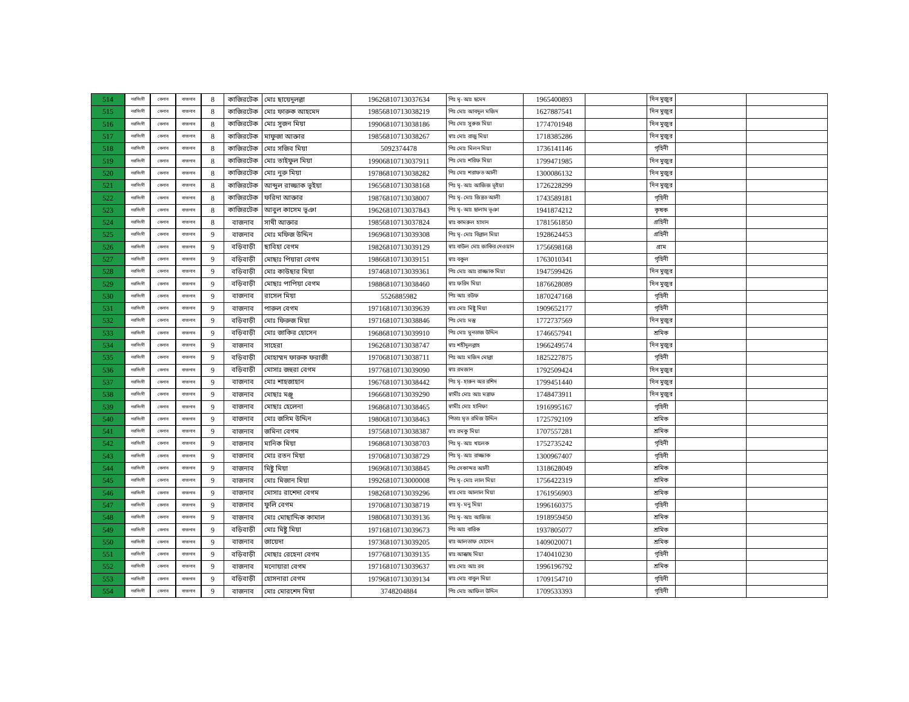| 514 | নরসিংদী | বেলাব | বাজনাব | 8 | কাজিরটেক | মোঃ ছায়েদুলল্লা | 19626810713037634 | পিঃ মৃ- আঃ ছমেদ | 1965400893 | | দিন মুজুর | | |
| 515 | নরসিংদী | বেলাব | বাজনাব | 8 | কাজিরটেক | মোঃ ফারুক আহমেদ | 19856810713038219 | পিঃ মোঃ আবদুল মজিদ | 1627887541 | | দিন মুজুর | | |
| 516 | নরসিংদী | বেলাব | বাজনাব | 8 | কাজিরটেক | মোঃ সুজন মিয়া | 19906810713038186 | পিঃ মোঃ সুরুজ মিয়া | 1774701948 | | দিন মুজুর | | |
| 517 | নরসিংদী | বেলাব | বাজনাব | 8 | কাজিরটেক | মাফুজা আক্তার | 19856810713038267 | স্বাঃ মোঃ রাজু মিয়া | 1718385286 | | দিন মুজুর | | |
| 518 | নরসিংদী | বেলাব | বাজনাব | 8 | কাজিরটেক | মোঃ সজিব মিয়া | 5092374478 | পিঃ মোঃ মিলন মিয়া | 1736141146 | | গৃহিনী | | |
| 519 | নরসিংদী | বেলাব | বাজনাব | 8 | কাজিরটেক | মোঃ তাইফুল মিয়া | 19906810713037911 | পিঃ মোঃ শরিফ মিয়া | 1799471985 | | দিন মুজুর | | |
| 520 | নরসিংদী | বেলাব | বাজনাব | 8 | কাজিরটেক | মোঃ নুরু মিয়া | 19786810713038282 | পিঃ মোঃ শরাফত আলী | 1300086132 | | দিন মুজুর | | |
| 521 | নরসিংদী | বেলাব | বাজনাব | 8 | কাজিরটেক | আব্দুল রাজ্জাক ভূইয়া | 19656810713038168 | পিঃ মৃ- আঃ আজিজ ভূইয়া | 1726228299 | | দিন মুজুর | | |
| 522 | নরসিংদী | বেলাব | বাজনাব | 8 | কাজিরটেক | ফরিদা আক্তার | 19876810713038007 | পিঃ মৃ- মোঃ জিন্নত আলী | 1743589181 | | গৃহিনী | | |
| 523 | নরসিংদী | বেলাব | বাজনাব | 8 | কাজিরটেক | আবুল কাসেম ভূঞা | 19626810713037843 | পিঃ মৃ- আঃ ছালাম ভূঞা | 1941874212 | | কৃষক | | |
| 524 | নরসিংদী | বেলাব | বাজনাব | 8 | বাজনাব | সাথী আক্তার | 19856810713037824 | স্বাঃ কামরুল হাসান | 1781561850 | | গ্রহিনী | | |
| 525 | নরসিংদী | বেলাব | বাজনাব | 9 | বাজনাব | মোঃ মফিজ উদ্দিন | 19696810713039308 | পিঃ মৃ- মোঃ বিল্লাল মিয়া | 1928624453 | | গ্রহিনী | | |
| 526 | নরসিংদী | বেলাব | বাজনাব | 9 | বড়িবাড়ী | ছাবিহা বেগম | 19826810713039129 | স্বাঃ বাউল মোঃ জাকির দেওয়ান | 1756698168 | | গ্রাম | | |
| 527 | নরসিংদী | বেলাব | বাজনাব | 9 | বড়িবাড়ী | মোছাঃ পিয়ারা বেগম | 19866810713039151 | স্বাঃ বকুল | 1763010341 | | গৃহিনী | | |
| 528 | নরসিংদী | বেলাব | বাজনাব | 9 | বড়িবাড়ী | মোঃ কাউছার মিয়া | 19746810713039361 | পিঃ মোঃ আঃ রাজ্জাক মিয়া | 1947599426 | | দিন মুজুর | | |
| 529 | নরসিংদী | বেলাব | বাজনাব | 9 | বড়িবাড়ী | মোছাঃ পাপিয়া বেগম | 19886810713038460 | স্বাঃ ফরিদ মিয়া | 1876628089 | | দিন মুজুর | | |
| 530 | নরসিংদী | বেলাব | বাজনাব | 9 | বাজনাব | রাসেল মিয়া | 5526885982 | পিঃ আঃ রউফ | 1870247168 | | গৃহিনী | | |
| 531 | নরসিংদী | বেলাব | বাজনাব | 9 | বাজনাব | পারুল বেগম | 19716810713039639 | স্বাঃ মোঃ মিষ্টু মিয়া | 1909652177 | | গৃহিনী | | |
| 532 | নরসিংদী | বেলাব | বাজনাব | 9 | বড়িবাড়ী | মোঃ ফিরুজ মিয়া | 19716810713038846 | পিঃ মোঃ মস্তু | 1772737569 | | দিন মুজুর | | |
| 533 | নরসিংদী | বেলাব | বাজনাব | 9 | বড়িবাড়ী | মোঃ জাকির হোসেন | 19686810713039910 | পিঃ মোঃ মুনতাজ উদ্দিন | 1746657941 | | শ্রমিক | | |
| 534 | নরসিংদী | বেলাব | বাজনাব | 9 | বাজনাব | সাহেরা | 19626810713038747 | স্বাঃ শহীদুলল্লাহ | 1966249574 | | দিন মুজুর | | |
| 535 | নরসিংদী | বেলাব | বাজনাব | 9 | বড়িবাড়ী | মোহাম্মদ ফারুক ফরাজী | 19706810713038711 | পিঃ আঃ মজিদ মোল্লা | 1825227875 | | গৃহিনী | | |
| 536 | নরসিংদী | বেলাব | বাজনাব | 9 | বড়িবাড়ী | মোসাঃ জহুরা বেগম | 19776810713039090 | স্বাঃ রমজান | 1792509424 | | দিন মুজুর | | |
| 537 | নরসিংদী | বেলাব | বাজনাব | 9 | বাজনাব | মোঃ শাহজাহান | 19676810713038442 | পিঃ মৃ- হারুন অর রশিদ | 1799451440 | | দিন মুজুর | | |
| 538 | নরসিংদী | বেলাব | বাজনাব | 9 | বাজনাব | মোছাঃ মঞ্জু | 19666810713039290 | স্বামীঃ মোঃ আঃ মন্নাফ | 1748473911 | | দিন মুজুর | | |
| 539 | নরসিংদী | বেলাব | বাজনাব | 9 | বাজনাব | মোছাঃ হেলেনা | 19686810713038465 | স্বামীঃ মোঃ হানিফা | 1916995167 | | গৃহিনী | | |
| 540 | নরসিংদী | বেলাব | বাজনাব | 9 | বাজনাব | মোঃ জসিম উদ্দিন | 19806810713038463 | পিতাঃ মৃত রমিজ উদ্দিন | 1725792109 | | শ্রমিক | | |
| 541 | নরসিংদী | বেলাব | বাজনাব | 9 | বাজনাব | জমিনা বেগম | 19756810713038387 | স্বাঃ রমকু মিয়া | 1707557281 | | শ্রমিক | | |
| 542 | নরসিংদী | বেলাব | বাজনাব | 9 | বাজনাব | মানিক মিয়া | 19686810713038703 | পিঃ মৃ- আঃ খালেক | 1752735242 | | গৃহিনী | | |
| 543 | নরসিংদী | বেলাব | বাজনাব | 9 | বাজনাব | মোঃ রতন মিয়া | 19706810713038729 | পিঃ মৃ- আঃ রাজ্জাক | 1300967407 | | গৃহিনী | | |
| 544 | নরসিংদী | বেলাব | বাজনাব | 9 | বাজনাব | মিষ্টু মিয়া | 19696810713038845 | পিঃ সেকান্দর আলী | 1318628049 | | শ্রমিক | | |
| 545 | নরসিংদী | বেলাব | বাজনাব | 9 | বাজনাব | মোঃ মিজান মিয়া | 19926810713000008 | পিঃ মৃ- মোঃ লাল মিয়া | 1756422319 | | শ্রমিক | | |
| 546 | নরসিংদী | বেলাব | বাজনাব | 9 | বাজনাব | মোসাঃ রাশেদা বেগম | 19826810713039296 | স্বাঃ মোঃ আলাল মিয়া | 1761956903 | | শ্রমিক | | |
| 547 | নরসিংদী | বেলাব | বাজনাব | 9 | বাজনাব | ফুলি বেগম | 19706810713038719 | স্বাঃ মৃ- মনু মিয়া | 1996160375 | | গৃহিনী | | |
| 548 | নরসিংদী | বেলাব | বাজনাব | 9 | বাজনাব | মোঃ মোছাদ্দিক কামাল | 19806810713039136 | পিঃ মৃ- আঃ আজিজ | 1918959450 | | শ্রমিক | | |
| 549 | নরসিংদী | বেলাব | বাজনাব | 9 | বড়িবাড়ী | মোঃ মিষ্টু মিয়া | 19716810713039673 | পিঃ আঃ বারিক | 1937805077 | | শ্রমিক | | |
| 550 | নরসিংদী | বেলাব | বাজনাব | 9 | বাজনাব | জায়েদা | 19736810713039205 | স্বাঃ আলতাফ হোসেন | 1409020071 | | শ্রমিক | | |
| 551 | নরসিংদী | বেলাব | বাজনাব | 9 | বড়িবাড়ী | মোছাঃ রেহেনা বেগম | 19776810713039135 | স্বাঃ আক্কাছ মিয়া | 1740410230 | | গৃহিনী | | |
| 552 | নরসিংদী | বেলাব | বাজনাব | 9 | বাজনাব | মনোয়ারা বেগম | 19716810713039637 | স্বাঃ মোঃ আঃ রব | 1996196792 | | শ্রমিক | | |
| 553 | নরসিংদী | বেলাব | বাজনাব | 9 | বড়িবাড়ী | হোসনারা বেগম | 19796810713039134 | স্বাঃ মোঃ বাবুল মিয়া | 1709154710 | | গৃহিনী | | |
| 554 | নরসিংদী | বেলাব | বাজনাব | 9 | বাজনাব | মোঃ মোরশেদ মিয়া | 3748204884 | পিঃ মোঃ আফিল উদ্দিন | 1709533393 | | গৃহিনী | | |